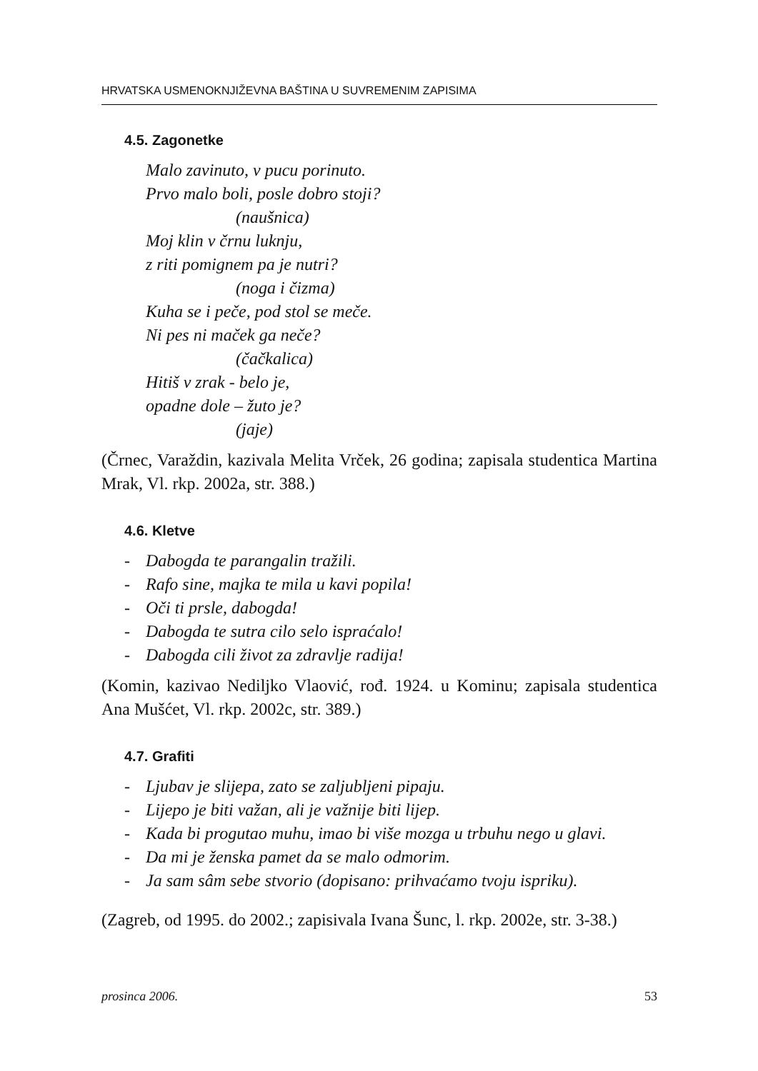HRVATSKA USMENOKNJIŽEVNA BAŠTINA U SUVREMENIM ZAPISIMA
4.5. Zagonetke
Malo zavinuto, v pucu porinuto.
Prvo malo boli, posle dobro stoji?
(naušnica)
Moj klin v črnu luknju,
z riti pomignem pa je nutri?
(noga i čizma)
Kuha se i peče, pod stol se meče.
Ni pes ni maček ga neče?
(čačkalica)
Hitiš v zrak - belo je,
opadne dole – žuto je?
(jaje)
(Črnec, Varaždin, kazivala Melita Vrček, 26 godina; zapisala studentica Martina Mrak, Vl. rkp. 2002a, str. 388.)
4.6. Kletve
- Dabogda te parangalin tražili.
- Rafo sine, majka te mila u kavi popila!
- Oči ti prsle, dabogda!
- Dabogda te sutra cilo selo ispraćalo!
- Dabogda cili život za zdravlje radija!
(Komin, kazivao Nediljko Vlaović, rođ. 1924. u Kominu; zapisala studentica Ana Mušćet, Vl. rkp. 2002c, str. 389.)
4.7. Grafiti
- Ljubav je slijepa, zato se zaljubljeni pipaju.
- Lijepo je biti važan, ali je važnije biti lijep.
- Kada bi progutao muhu, imao bi više mozga u trbuhu nego u glavi.
- Da mi je ženska pamet da se malo odmorim.
- Ja sam sâm sebe stvorio (dopisano: prihvaćamo tvoju ispriku).
(Zagreb, od 1995. do 2002.; zapisivala Ivana Šunc, l. rkp. 2002e, str. 3-38.)
prosinca 2006. 53